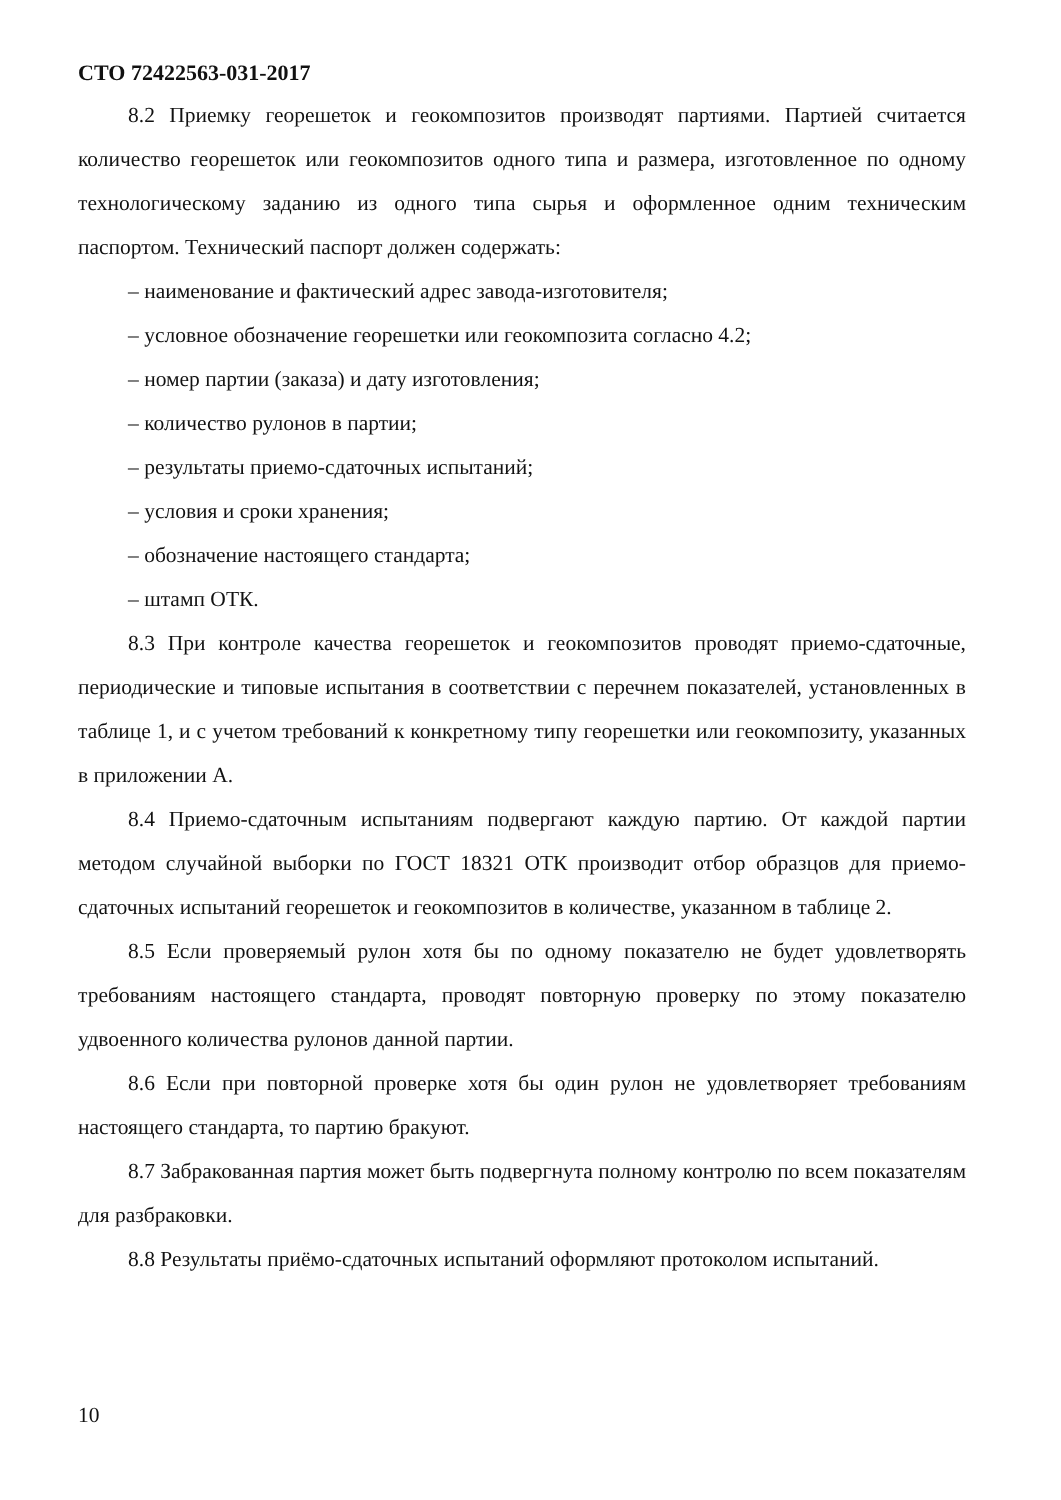СТО 72422563-031-2017
8.2 Приемку георешеток и геокомпозитов производят партиями. Партией считается количество георешеток или геокомпозитов одного типа и размера, изготовленное по одному технологическому заданию из одного типа сырья и оформленное одним техническим паспортом. Технический паспорт должен содержать:
– наименование и фактический адрес завода-изготовителя;
– условное обозначение георешетки или геокомпозита согласно 4.2;
– номер партии (заказа) и дату изготовления;
– количество рулонов в партии;
– результаты приемо-сдаточных испытаний;
– условия и сроки хранения;
– обозначение настоящего стандарта;
– штамп ОТК.
8.3 При контроле качества георешеток и геокомпозитов проводят приемо-сдаточные, периодические и типовые испытания в соответствии с перечнем показателей, установленных в таблице 1, и с учетом требований к конкретному типу георешетки или геокомпозиту, указанных в приложении А.
8.4 Приемо-сдаточным испытаниям подвергают каждую партию. От каждой партии методом случайной выборки по ГОСТ 18321 ОТК производит отбор образцов для приемо-сдаточных испытаний георешеток и геокомпозитов в количестве, указанном в таблице 2.
8.5 Если проверяемый рулон хотя бы по одному показателю не будет удовлетворять требованиям настоящего стандарта, проводят повторную проверку по этому показателю удвоенного количества рулонов данной партии.
8.6 Если при повторной проверке хотя бы один рулон не удовлетворяет требованиям настоящего стандарта, то партию бракуют.
8.7 Забракованная партия может быть подвергнута полному контролю по всем показателям для разбраковки.
8.8 Результаты приёмо-сдаточных испытаний оформляют протоколом испытаний.
10